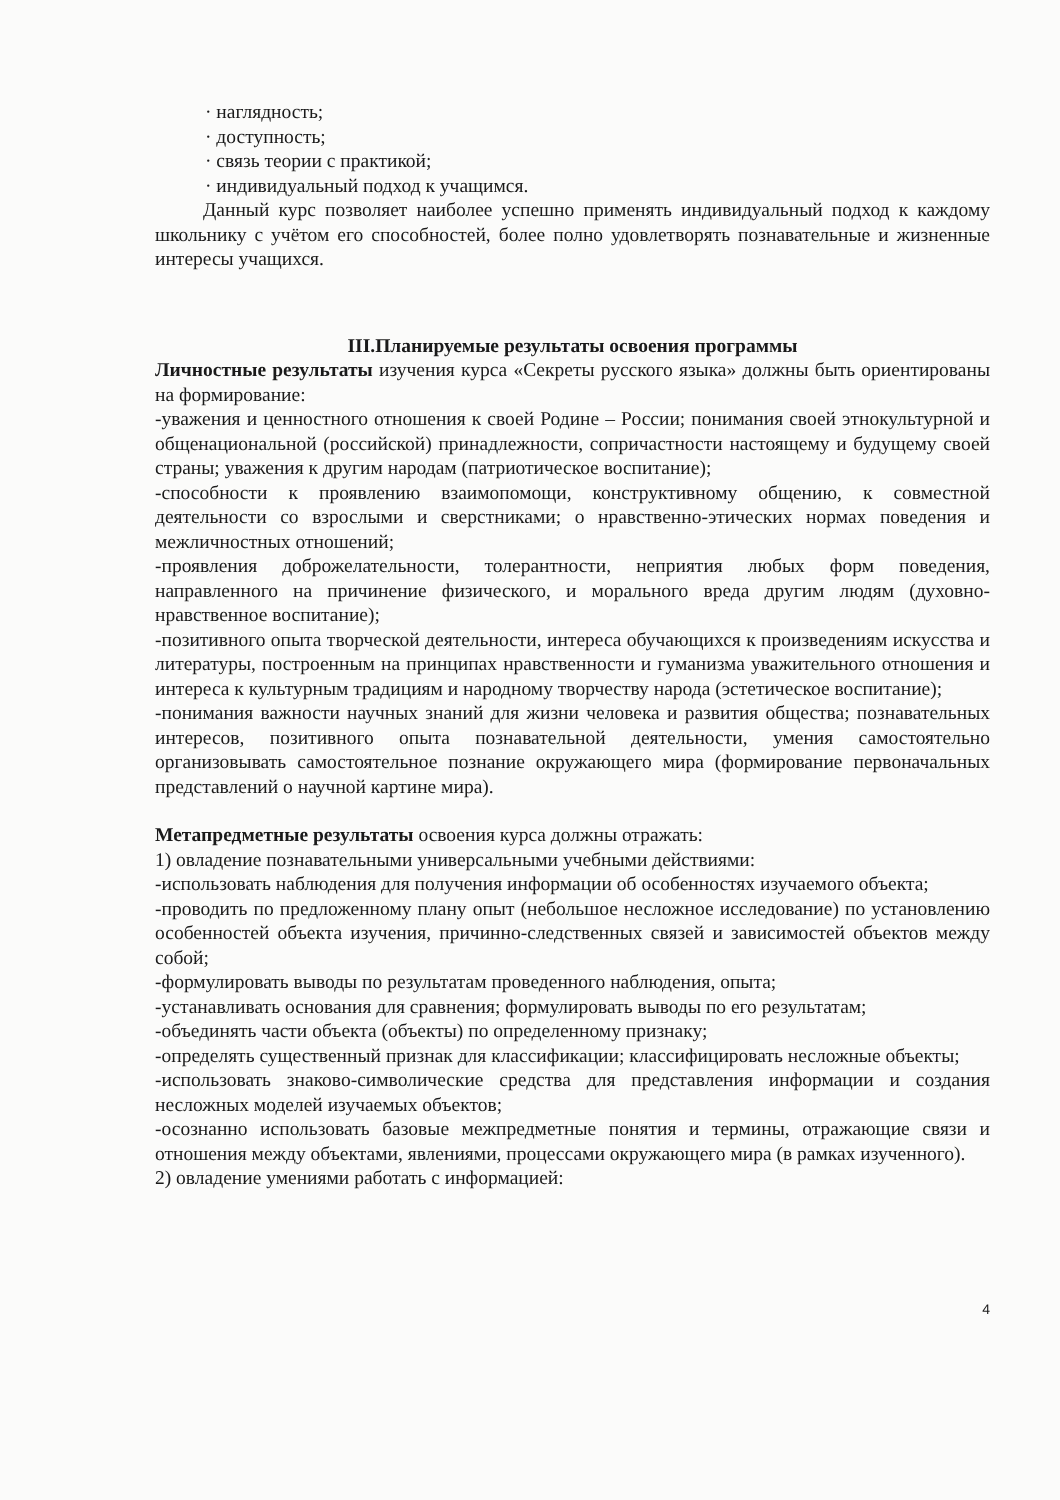· наглядность;
· доступность;
· связь теории с практикой;
· индивидуальный подход к учащимся.
Данный курс позволяет наиболее успешно применять индивидуальный подход к каждому школьнику с учётом его способностей, более полно удовлетворять познавательные и жизненные интересы учащихся.
III.Планируемые результаты освоения программы
Личностные результаты изучения курса «Секреты русского языка» должны быть ориентированы на формирование:
-уважения и ценностного отношения к своей Родине – России; понимания своей этнокультурной и общенациональной (российской) принадлежности, сопричастности настоящему и будущему своей страны; уважения к другим народам (патриотическое воспитание);
-способности к проявлению взаимопомощи, конструктивному общению, к совместной деятельности со взрослыми и сверстниками; о нравственно-этических нормах поведения и межличностных отношений;
-проявления доброжелательности, толерантности, неприятия любых форм поведения, направленного на причинение физического, и морального вреда другим людям (духовно-нравственное воспитание);
-позитивного опыта творческой деятельности, интереса обучающихся к произведениям искусства и литературы, построенным на принципах нравственности и гуманизма уважительного отношения и интереса к культурным традициям и народному творчеству народа (эстетическое воспитание);
-понимания важности научных знаний для жизни человека и развития общества; познавательных интересов, позитивного опыта познавательной деятельности, умения самостоятельно организовывать самостоятельное познание окружающего мира (формирование первоначальных представлений о научной картине мира).
Метапредметные результаты освоения курса должны отражать:
1) овладение познавательными универсальными учебными действиями:
-использовать наблюдения для получения информации об особенностях изучаемого объекта;
-проводить по предложенному плану опыт (небольшое несложное исследование) по установлению особенностей объекта изучения, причинно-следственных связей и зависимостей объектов между собой;
-формулировать выводы по результатам проведенного наблюдения, опыта;
-устанавливать основания для сравнения; формулировать выводы по его результатам;
-объединять части объекта (объекты) по определенному признаку;
-определять существенный признак для классификации; классифицировать несложные объекты;
-использовать знаково-символические средства для представления информации и создания несложных моделей изучаемых объектов;
-осознанно использовать базовые межпредметные понятия и термины, отражающие связи и отношения между объектами, явлениями, процессами окружающего мира (в рамках изученного).
2) овладение умениями работать с информацией:
4